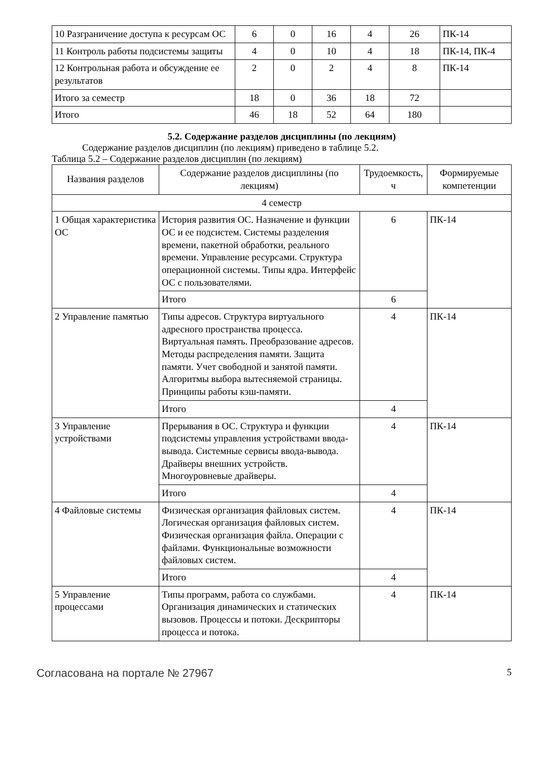| 10 Разграничение доступа к ресурсам ОС | 6 | 0 | 16 | 4 | 26 | ПК-14 |
| 11 Контроль работы подсистемы защиты | 4 | 0 | 10 | 4 | 18 | ПК-14, ПК-4 |
| 12 Контрольная работа и обсуждение ее результатов | 2 | 0 | 2 | 4 | 8 | ПК-14 |
| Итого за семестр | 18 | 0 | 36 | 18 | 72 | |
| Итого | 46 | 18 | 52 | 64 | 180 | |
5.2. Содержание разделов дисциплины (по лекциям)
Содержание разделов дисциплин (по лекциям) приведено в таблице 5.2.
Таблица 5.2 – Содержание разделов дисциплин (по лекциям)
| Названия разделов | Содержание разделов дисциплины (по лекциям) | Трудоемкость, ч | Формируемые компетенции |
| --- | --- | --- | --- |
| 4 семестр | | | |
| 1 Общая характеристика ОС | История развития ОС. Назначение и функции ОС и ее подсистем. Системы разделения времени, пакетной обработки, реального времени. Управление ресурсами. Структура операционной системы. Типы ядра. Интерфейс ОС с пользователями. | 6 | ПК-14 |
| | Итого | 6 | |
| 2 Управление памятью | Типы адресов. Структура виртуального адресного пространства процесса. Виртуальная память. Преобразование адресов. Методы распределения памяти. Защита памяти. Учет свободной и занятой памяти. Алгоритмы выбора вытесняемой страницы. Принципы работы кэш-памяти. | 4 | ПК-14 |
| | Итого | 4 | |
| 3 Управление устройствами | Прерывания в ОС. Структура и функции подсистемы управления устройствами ввода-вывода. Системные сервисы ввода-вывода. Драйверы внешних устройств. Многоуровневые драйверы. | 4 | ПК-14 |
| | Итого | 4 | |
| 4 Файловые системы | Физическая организация файловых систем. Логическая организация файловых систем. Физическая организация файла. Операции с файлами. Функциональные возможности файловых систем. | 4 | ПК-14 |
| | Итого | 4 | |
| 5 Управление процессами | Типы программ, работа со службами. Организация динамических и статических вызовов. Процессы и потоки. Дескрипторы процесса и потока. | 4 | ПК-14 |
Согласована на портале № 27967 5